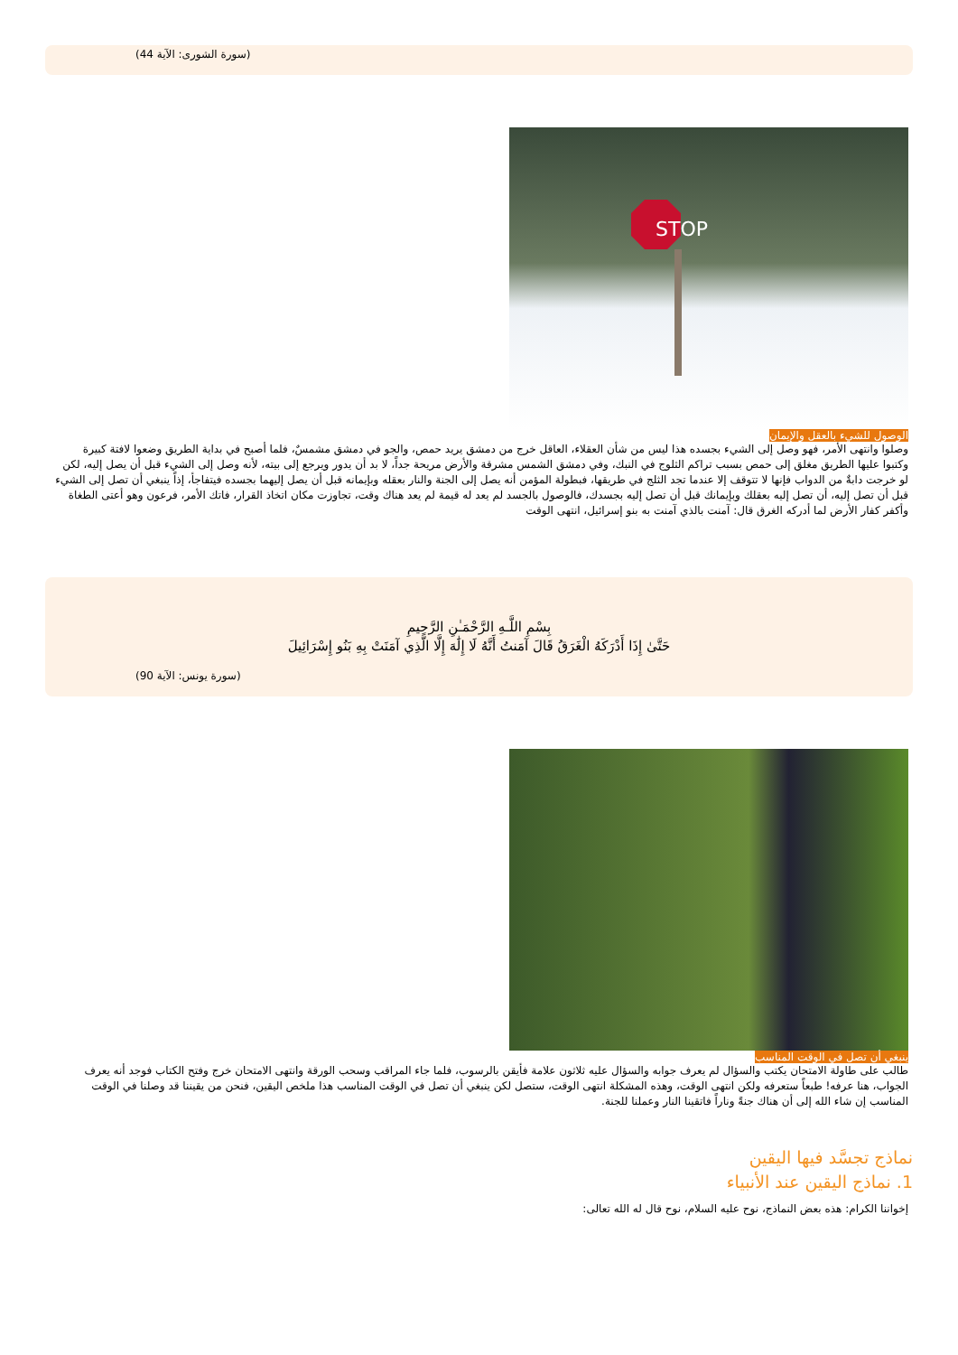(سورة الشورى: الآية 44)
STOP
الوصول للشيء بالعقل والإيمان
وصلوا وانتهى الأمر، فهو وصل إلى الشيء بجسده هذا ليس من شأن العقلاء، العاقل خرج من دمشق يريد حمص، والجو في دمشق مشمسٌ، فلما أصبح في بداية الطريق وضعوا لافتة كبيرة وكتبوا عليها الطريق مغلق إلى حمص بسبب تراكم الثلوج في النبك، وفي دمشق الشمس مشرقة والأرض مريحة جداً، لا بد أن يدور ويرجع إلى بيته، لأنه وصل إلى الشيء قبل أن يصل إليه، لكن لو خرجت دابةٌ من الدواب فإنها لا تتوقف إلا عندما تجد الثلج في طريقها، فبطولة المؤمن أنه يصل إلى الجنة والنار بعقله وبإيمانه قبل أن يصل إليهما بجسده فيتفاجأ، إذاً ينبغي أن تصل إلى الشيء قبل أن تصل إليه، أن تصل إليه بعقلك وبإيمانك قبل أن تصل إليه بجسدك، فالوصول بالجسد لم يعد له قيمة لم يعد هناك وقت، تجاوزت مكان اتخاذ القرار، فاتك الأمر، فرعون وهو أعتى الطغاة وأكفر كفار الأرض لما أدركه الغرق قال: آمنت بالذي آمنت به بنو إسرائيل، انتهى الوقت
بِسْمِ اللَّـهِ الرَّحْمَـٰنِ الرَّحِيمِ
حَتَّىٰ إِذَا أَدْرَكَهُ الْغَرَقُ قَالَ آمَنتُ أَنَّهُ لَا إِلَٰهَ إِلَّا الَّذِي آمَنَتْ بِهِ بَنُو إِسْرَائِيلَ
(سورة يونس: الآية 90)
ينبغي أن تصل في الوقت المناسب
طالب على طاولة الامتحان يكتب والسؤال لم يعرف جوابه والسؤال عليه ثلاثون علامة فأيقن بالرسوب، فلما جاء المراقب وسحب الورقة وانتهى الامتحان خرج وفتح الكتاب فوجد أنه يعرف الجواب، هنا عرفه! طبعاً ستعرفه ولكن انتهى الوقت، وهذه المشكلة انتهى الوقت، ستصل لكن ينبغي أن تصل في الوقت المناسب هذا ملخص اليقين، فنحن من يقيننا قد وصلنا في الوقت المناسب إن شاء الله إلى أن هناك جنةً وناراً فاتقينا النار وعملنا للجنة.
نماذج تجسَّد فيها اليقين
1. نماذج اليقين عند الأنبياء
إخواننا الكرام: هذه بعض النماذج، نوح عليه السلام، نوح قال له الله تعالى: